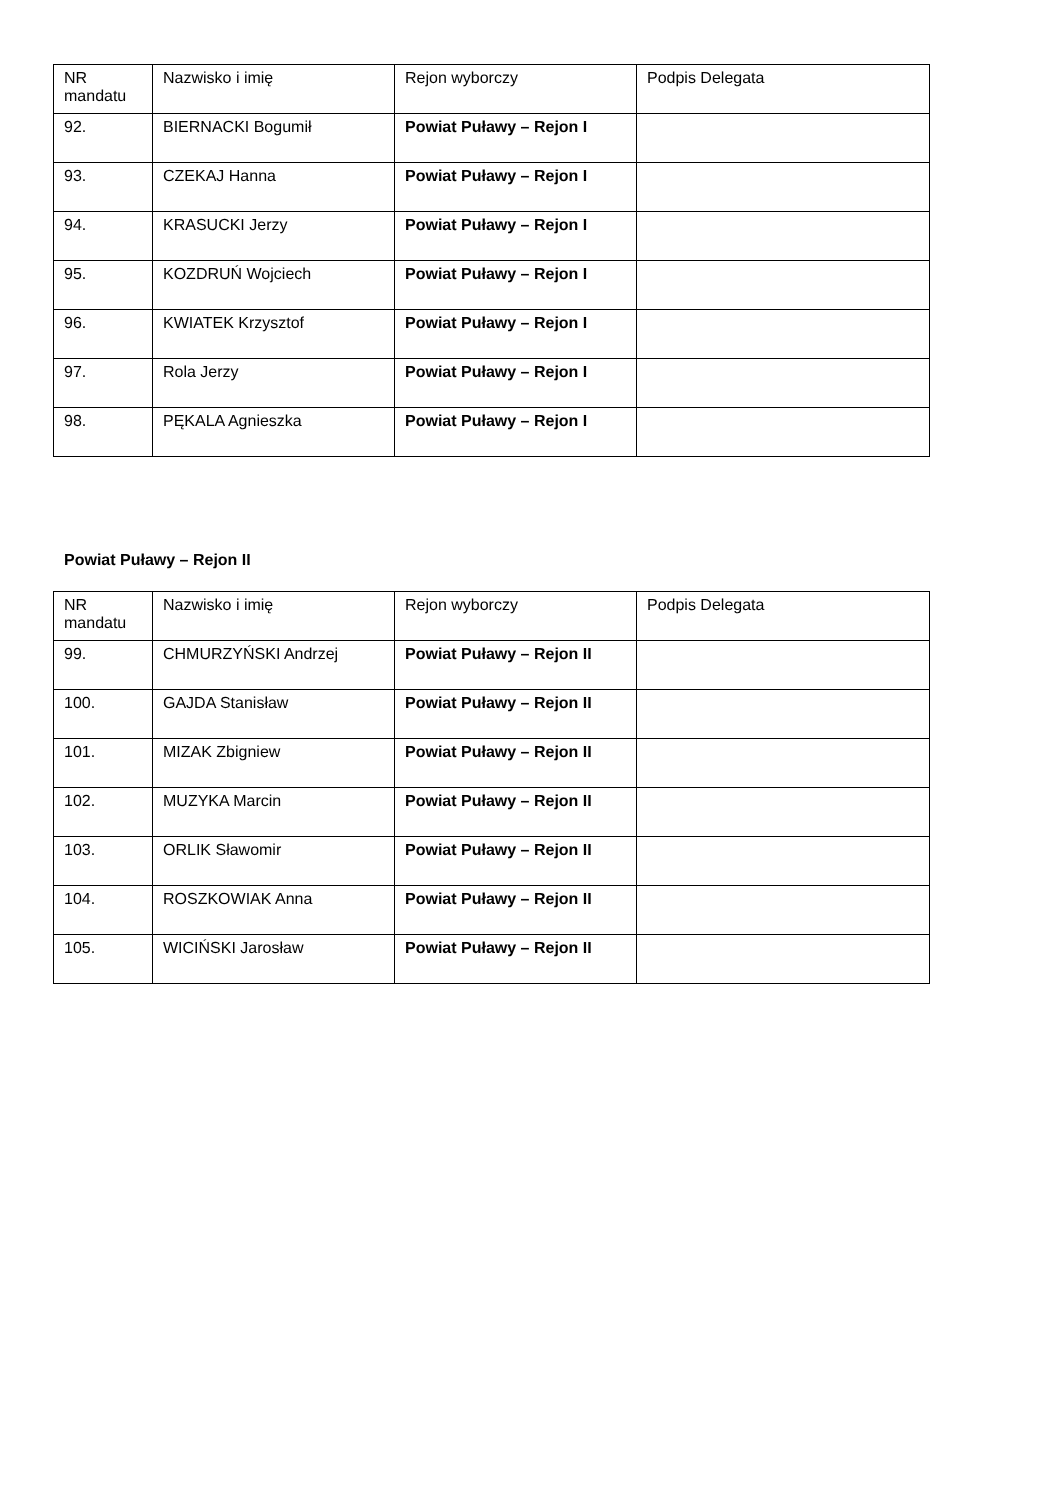| NR mandatu | Nazwisko i imię | Rejon wyborczy | Podpis Delegata |
| --- | --- | --- | --- |
| 92. | BIERNACKI Bogumił | Powiat Puławy – Rejon I | |
| 93. | CZEKAJ Hanna | Powiat Puławy – Rejon I | |
| 94. | KRASUCKI Jerzy | Powiat Puławy – Rejon I | |
| 95. | KOZDRUŃ Wojciech | Powiat Puławy – Rejon I | |
| 96. | KWIATEK Krzysztof | Powiat Puławy – Rejon I | |
| 97. | Rola Jerzy | Powiat Puławy – Rejon I | |
| 98. | PĘKALA Agnieszka | Powiat Puławy – Rejon I | |
Powiat Puławy – Rejon II
| NR mandatu | Nazwisko i imię | Rejon wyborczy | Podpis Delegata |
| --- | --- | --- | --- |
| 99. | CHMURZYŃSKI Andrzej | Powiat Puławy – Rejon II | |
| 100. | GAJDA Stanisław | Powiat Puławy – Rejon II | |
| 101. | MIZAK Zbigniew | Powiat Puławy – Rejon II | |
| 102. | MUZYKA Marcin | Powiat Puławy – Rejon II | |
| 103. | ORLIK Sławomir | Powiat Puławy – Rejon II | |
| 104. | ROSZKOWIAK Anna | Powiat Puławy – Rejon II | |
| 105. | WICIŃSKI Jarosław | Powiat Puławy – Rejon II | |